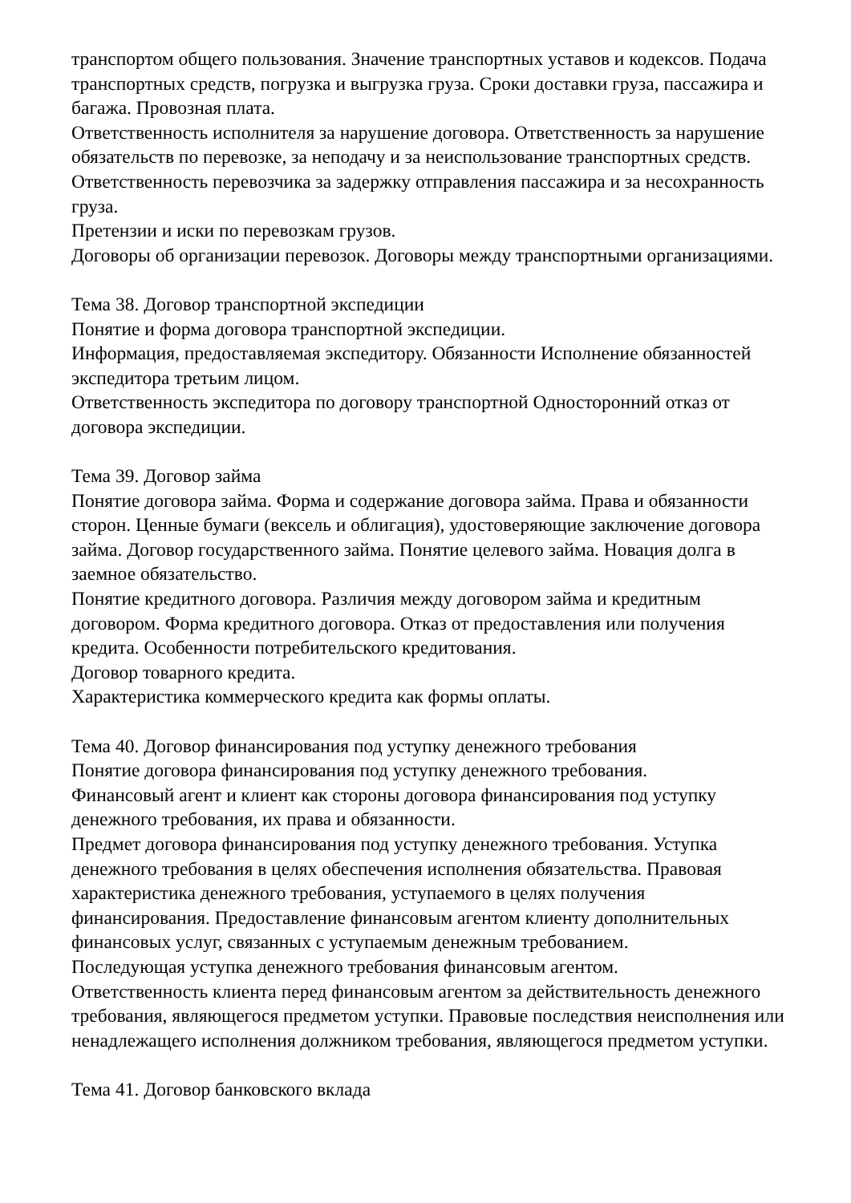транспортом общего пользования. Значение транспортных уставов и кодексов. Подача транспортных средств, погрузка и выгрузка груза. Сроки доставки груза, пассажира и багажа. Провозная плата.
Ответственность исполнителя за нарушение договора. Ответственность за нарушение обязательств по перевозке, за неподачу и за неиспользование транспортных средств. Ответственность перевозчика за задержку отправления пассажира и за несохранность груза.
Претензии и иски по перевозкам грузов.
Договоры об организации перевозок. Договоры между транспортными организациями.
Тема 38. Договор транспортной экспедиции
Понятие и форма договора транспортной экспедиции.
Информация, предоставляемая экспедитору. Обязанности Исполнение обязанностей экспедитора третьим лицом.
Ответственность экспедитора по договору транспортной Односторонний отказ от договора экспедиции.
Тема 39. Договор займа
Понятие договора займа. Форма и содержание договора займа. Права и обязанности сторон. Ценные бумаги (вексель и облигация), удостоверяющие заключение договора займа. Договор государственного займа. Понятие целевого займа. Новация долга в заемное обязательство.
Понятие кредитного договора. Различия между договором займа и кредитным договором. Форма кредитного договора. Отказ от предоставления или получения кредита. Особенности потребительского кредитования.
Договор товарного кредита.
Характеристика коммерческого кредита как формы оплаты.
Тема 40. Договор финансирования под уступку денежного требования
Понятие договора финансирования под уступку денежного требования.
Финансовый агент и клиент как стороны договора финансирования под уступку денежного требования, их права и обязанности.
Предмет договора финансирования под уступку денежного требования. Уступка денежного требования в целях обеспечения исполнения обязательства. Правовая характеристика денежного требования, уступаемого в целях получения финансирования. Предоставление финансовым агентом клиенту дополнительных финансовых услуг, связанных с уступаемым денежным требованием.
Последующая уступка денежного требования финансовым агентом.
Ответственность клиента перед финансовым агентом за действительность денежного требования, являющегося предметом уступки. Правовые последствия неисполнения или ненадлежащего исполнения должником требования, являющегося предметом уступки.
Тема 41. Договор банковского вклада